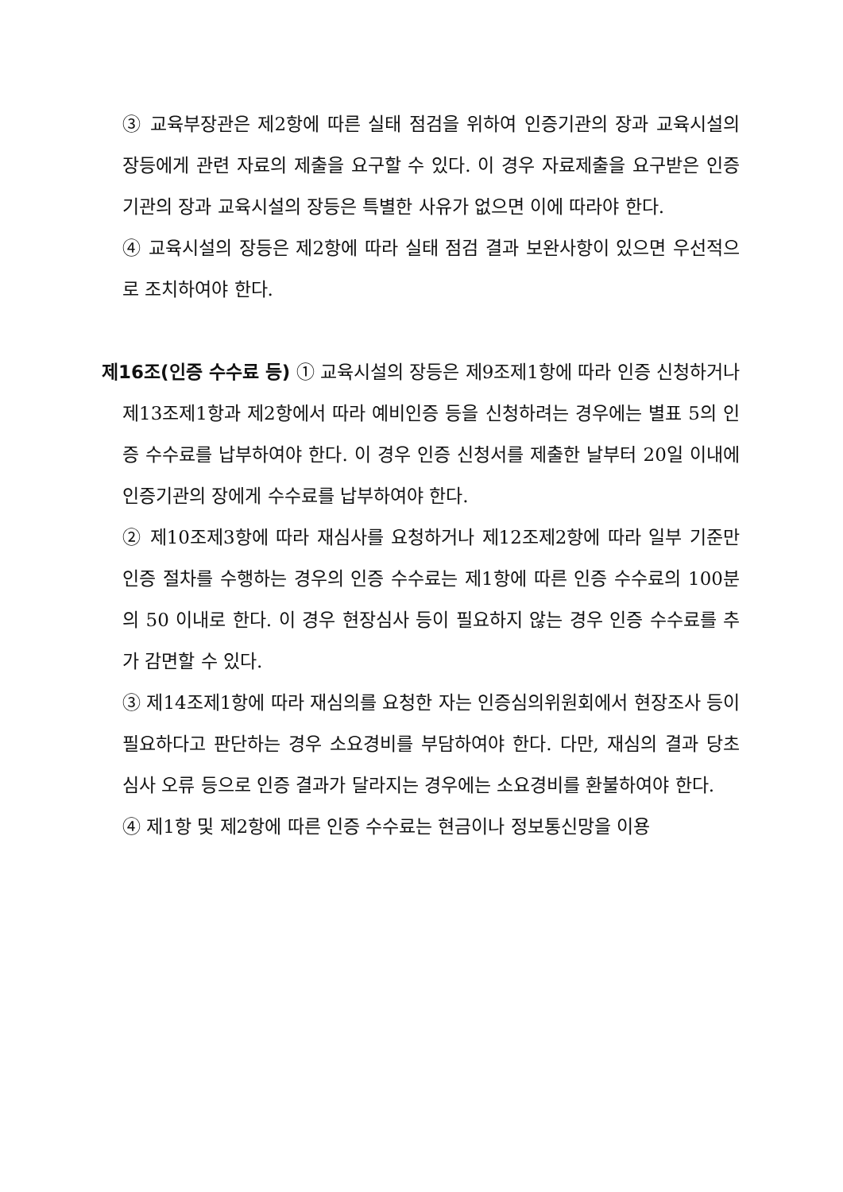③ 교육부장관은 제2항에 따른 실태 점검을 위하여 인증기관의 장과 교육시설의 장등에게 관련 자료의 제출을 요구할 수 있다. 이 경우 자료제출을 요구받은 인증기관의 장과 교육시설의 장등은 특별한 사유가 없으면 이에 따라야 한다.
④ 교육시설의 장등은 제2항에 따라 실태 점검 결과 보완사항이 있으면 우선적으로 조치하여야 한다.
제16조(인증 수수료 등) ① 교육시설의 장등은 제9조제1항에 따라 인증 신청하거나 제13조제1항과 제2항에서 따라 예비인증 등을 신청하려는 경우에는 별표 5의 인증 수수료를 납부하여야 한다. 이 경우 인증 신청서를 제출한 날부터 20일 이내에 인증기관의 장에게 수수료를 납부하여야 한다.
② 제10조제3항에 따라 재심사를 요청하거나 제12조제2항에 따라 일부 기준만 인증 절차를 수행하는 경우의 인증 수수료는 제1항에 따른 인증 수수료의 100분의 50 이내로 한다. 이 경우 현장심사 등이 필요하지 않는 경우 인증 수수료를 추가 감면할 수 있다.
③ 제14조제1항에 따라 재심의를 요청한 자는 인증심의위원회에서 현장조사 등이 필요하다고 판단하는 경우 소요경비를 부담하여야 한다. 다만, 재심의 결과 당초 심사 오류 등으로 인증 결과가 달라지는 경우에는 소요경비를 환불하여야 한다.
④ 제1항 및 제2항에 따른 인증 수수료는 현금이나 정보통신망을 이용